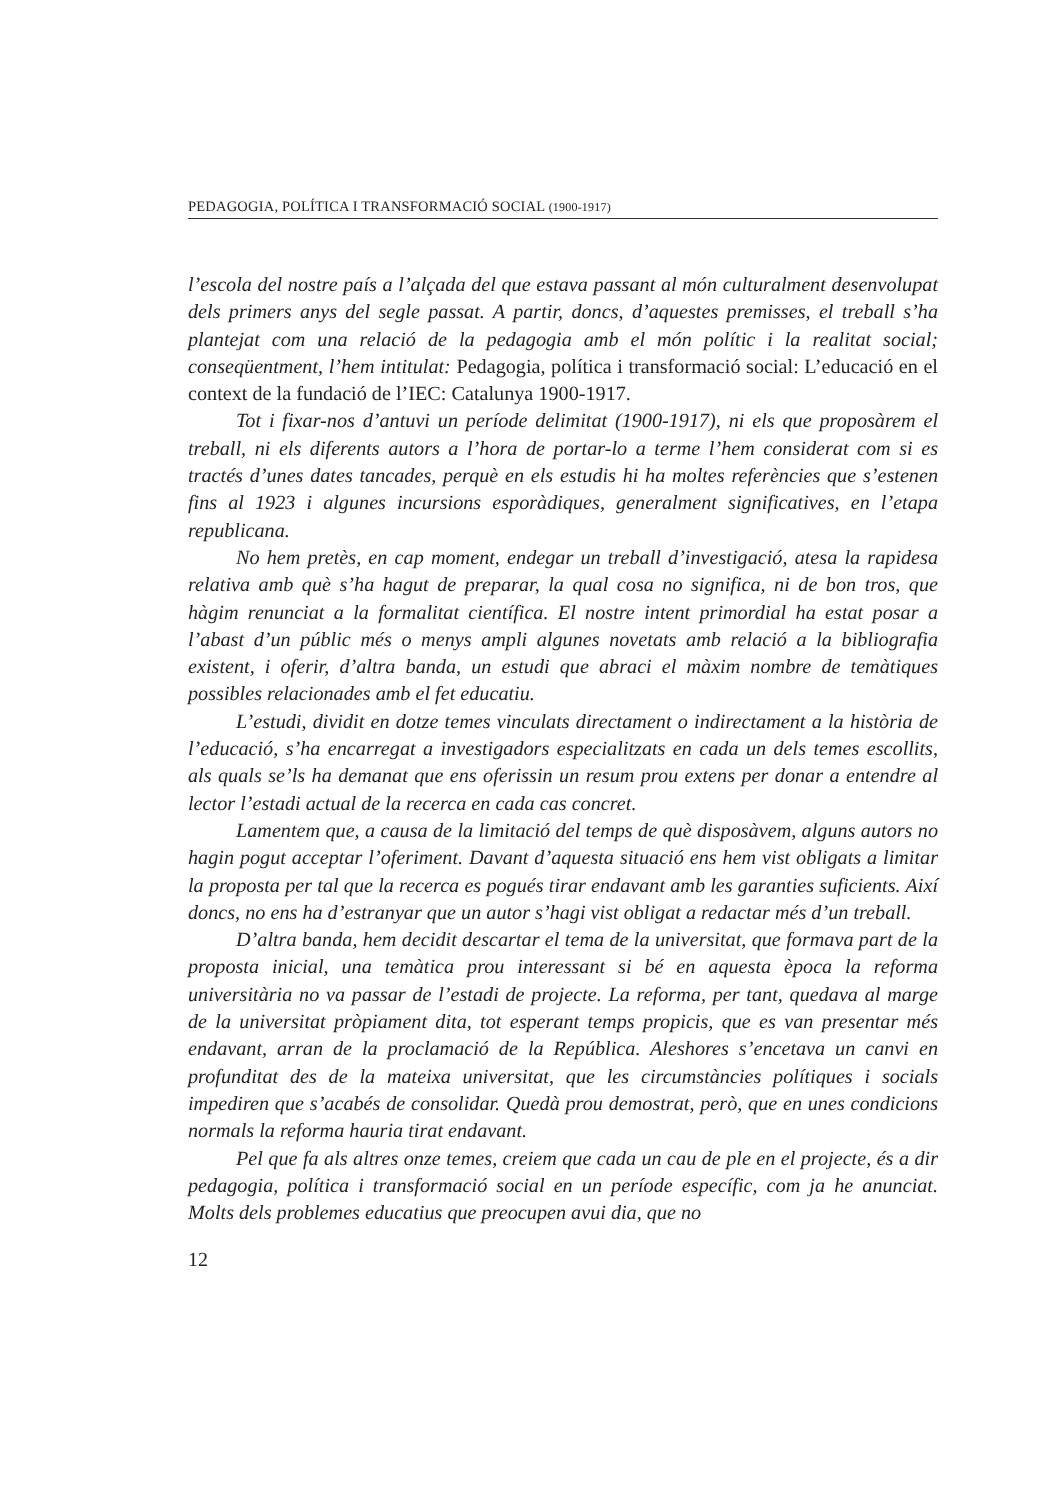PEDAGOGIA, POLÍTICA I TRANSFORMACIÓ SOCIAL (1900-1917)
l’escola del nostre país a l’alçada del que estava passant al món culturalment desenvolupat dels primers anys del segle passat. A partir, doncs, d’aquestes premisses, el treball s’ha plantejat com una relació de la pedagogia amb el món polític i la realitat social; conseqüentment, l’hem intitulat: Pedagogia, política i transformació social: L’educació en el context de la fundació de l’IEC: Catalunya 1900-1917.
Tot i fixar-nos d’antuvi un període delimitat (1900-1917), ni els que proposàrem el treball, ni els diferents autors a l’hora de portar-lo a terme l’hem considerat com si es tractés d’unes dates tancades, perquè en els estudis hi ha moltes referències que s’estenen fins al 1923 i algunes incursions esporàdiques, generalment significatives, en l’etapa republicana.
No hem pretès, en cap moment, endegar un treball d’investigació, atesa la rapidesa relativa amb què s’ha hagut de preparar, la qual cosa no significa, ni de bon tros, que hàgim renunciat a la formalitat científica. El nostre intent primordial ha estat posar a l’abast d’un públic més o menys ampli algunes novetats amb relació a la bibliografia existent, i oferir, d’altra banda, un estudi que abraci el màxim nombre de temàtiques possibles relacionades amb el fet educatiu.
L’estudi, dividit en dotze temes vinculats directament o indirectament a la història de l’educació, s’ha encarregat a investigadors especialitzats en cada un dels temes escollits, als quals se’ls ha demanat que ens oferissin un resum prou extens per donar a entendre al lector l’estadi actual de la recerca en cada cas concret.
Lamentem que, a causa de la limitació del temps de què disposàvem, alguns autors no hagin pogut acceptar l’oferiment. Davant d’aquesta situació ens hem vist obligats a limitar la proposta per tal que la recerca es pogués tirar endavant amb les garanties suficients. Així doncs, no ens ha d’estranyar que un autor s’hagi vist obligat a redactar més d’un treball.
D’altra banda, hem decidit descartar el tema de la universitat, que formava part de la proposta inicial, una temàtica prou interessant si bé en aquesta època la reforma universitària no va passar de l’estadi de projecte. La reforma, per tant, quedava al marge de la universitat pròpiament dita, tot esperant temps propicis, que es van presentar més endavant, arran de la proclamació de la República. Aleshores s’encetava un canvi en profunditat des de la mateixa universitat, que les circumstàncies polítiques i socials impediren que s’acabés de consolidar. Quedà prou demostrat, però, que en unes condicions normals la reforma hauria tirat endavant.
Pel que fa als altres onze temes, creiem que cada un cau de ple en el projecte, és a dir pedagogia, política i transformació social en un període específic, com ja he anunciat. Molts dels problemes educatius que preocupen avui dia, que no
12